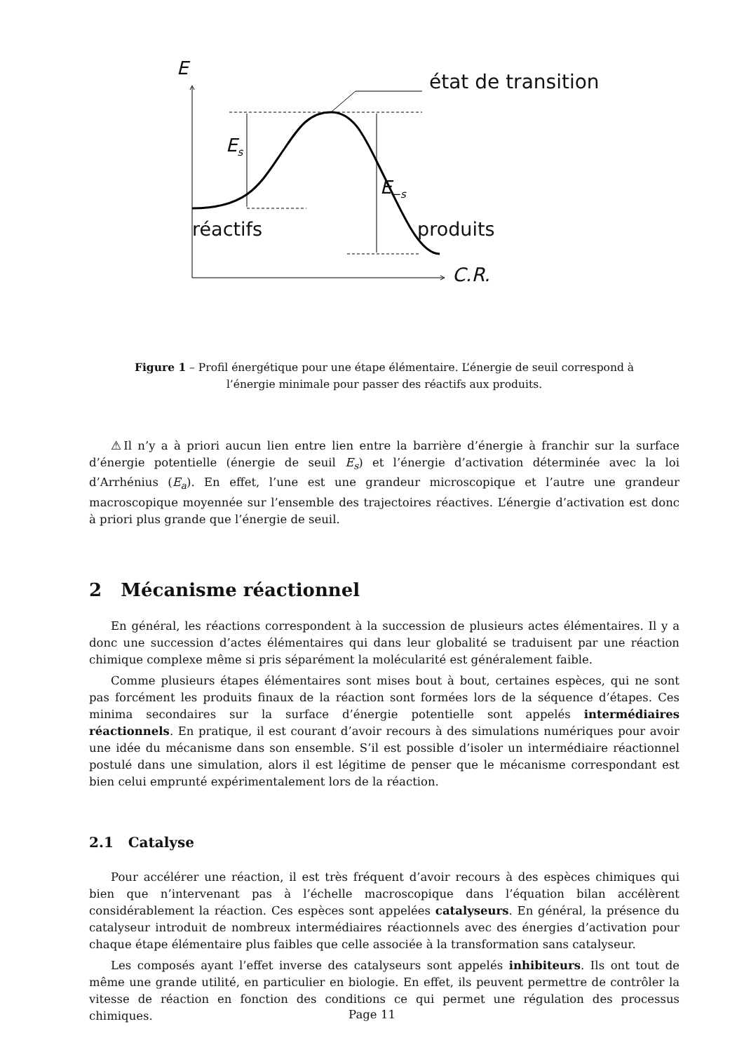E
état de transition
E<sub>s</sub>
E<sub>−s</sub>
réactifs produits
C.R.
Figure 1 – Profil énergétique pour une étape élémentaire. L’énergie de seuil correspond à l’énergie minimale pour passer des réactifs aux produits.
⚠Il n’y a à priori aucun lien entre lien entre la barrière d’énergie à franchir sur la surface d’énergie potentielle (énergie de seuil E<sub>s</sub>) et l’énergie d’activation déterminée avec la loi d’Arrhénius (E<sub>a</sub>). En effet, l’une est une grandeur microscopique et l’autre une grandeur macroscopique moyennée sur l’ensemble des trajectoires réactives. L’énergie d’activation est donc à priori plus grande que l’énergie de seuil.
2 Mécanisme réactionnel
En général, les réactions correspondent à la succession de plusieurs actes élémentaires. Il y a donc une succession d’actes élémentaires qui dans leur globalité se traduisent par une réaction chimique complexe même si pris séparément la molécularité est généralement faible.
Comme plusieurs étapes élémentaires sont mises bout à bout, certaines espèces, qui ne sont pas forcément les produits finaux de la réaction sont formées lors de la séquence d’étapes. Ces minima secondaires sur la surface d’énergie potentielle sont appelés intermédiaires réactionnels. En pratique, il est courant d’avoir recours à des simulations numériques pour avoir une idée du mécanisme dans son ensemble. S’il est possible d’isoler un intermédiaire réactionnel postulé dans une simulation, alors il est légitime de penser que le mécanisme correspondant est bien celui emprunté expérimentalement lors de la réaction.
2.1 Catalyse
Pour accélérer une réaction, il est très fréquent d’avoir recours à des espèces chimiques qui bien que n’intervenant pas à l’échelle macroscopique dans l’équation bilan accélèrent considérablement la réaction. Ces espèces sont appelées catalyseurs. En général, la présence du catalyseur introduit de nombreux intermédiaires réactionnels avec des énergies d’activation pour chaque étape élémentaire plus faibles que celle associée à la transformation sans catalyseur.
Les composés ayant l’effet inverse des catalyseurs sont appelés inhibiteurs. Ils ont tout de même une grande utilité, en particulier en biologie. En effet, ils peuvent permettre de contrôler la vitesse de réaction en fonction des conditions ce qui permet une régulation des processus chimiques.
Page 11